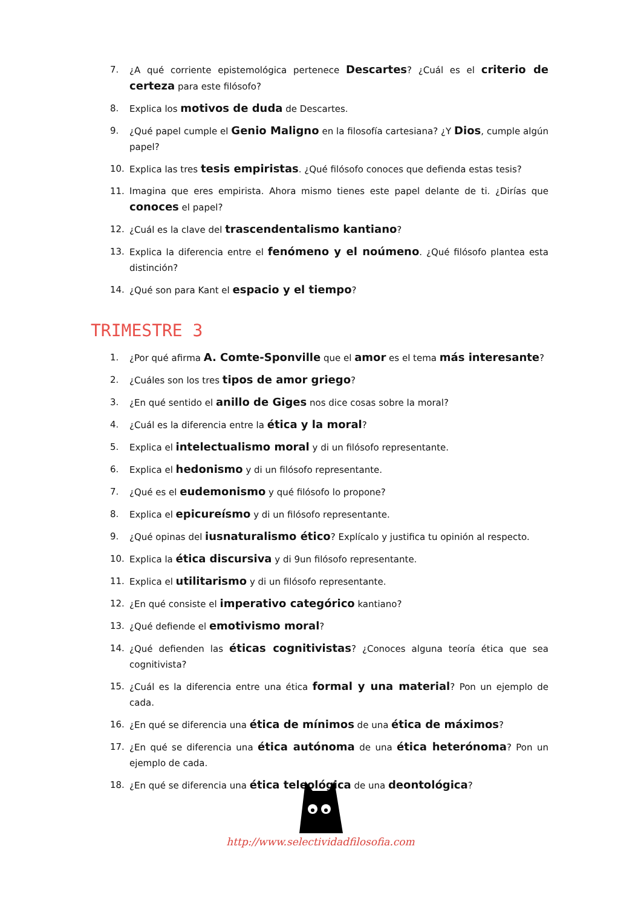7. ¿A qué corriente epistemológica pertenece Descartes? ¿Cuál es el criterio de certeza para este filósofo?
8. Explica los motivos de duda de Descartes.
9. ¿Qué papel cumple el Genio Maligno en la filosofía cartesiana? ¿Y Dios, cumple algún papel?
10. Explica las tres tesis empiristas. ¿Qué filósofo conoces que defienda estas tesis?
11. Imagina que eres empirista. Ahora mismo tienes este papel delante de ti. ¿Dirías que conoces el papel?
12. ¿Cuál es la clave del trascendentalismo kantiano?
13. Explica la diferencia entre el fenómeno y el noúmeno. ¿Qué filósofo plantea esta distinción?
14. ¿Qué son para Kant el espacio y el tiempo?
TRIMESTRE 3
1. ¿Por qué afirma A. Comte-Sponville que el amor es el tema más interesante?
2. ¿Cuáles son los tres tipos de amor griego?
3. ¿En qué sentido el anillo de Giges nos dice cosas sobre la moral?
4. ¿Cuál es la diferencia entre la ética y la moral?
5. Explica el intelectualismo moral y di un filósofo representante.
6. Explica el hedonismo y di un filósofo representante.
7. ¿Qué es el eudemonismo y qué filósofo lo propone?
8. Explica el epicureísmo y di un filósofo representante.
9. ¿Qué opinas del iusnaturalismo ético? Explícalo y justifica tu opinión al respecto.
10. Explica la ética discursiva y di 9un filósofo representante.
11. Explica el utilitarismo y di un filósofo representante.
12. ¿En qué consiste el imperativo categórico kantiano?
13. ¿Qué defiende el emotivismo moral?
14. ¿Qué defienden las éticas cognitivistas? ¿Conoces alguna teoría ética que sea cognitivista?
15. ¿Cuál es la diferencia entre una ética formal y una material? Pon un ejemplo de cada.
16. ¿En qué se diferencia una ética de mínimos de una ética de máximos?
17. ¿En qué se diferencia una ética autónoma de una ética heterónoma? Pon un ejemplo de cada.
18. ¿En qué se diferencia una ética teleológica de una deontológica?
http://www.selectividadfilosofia.com